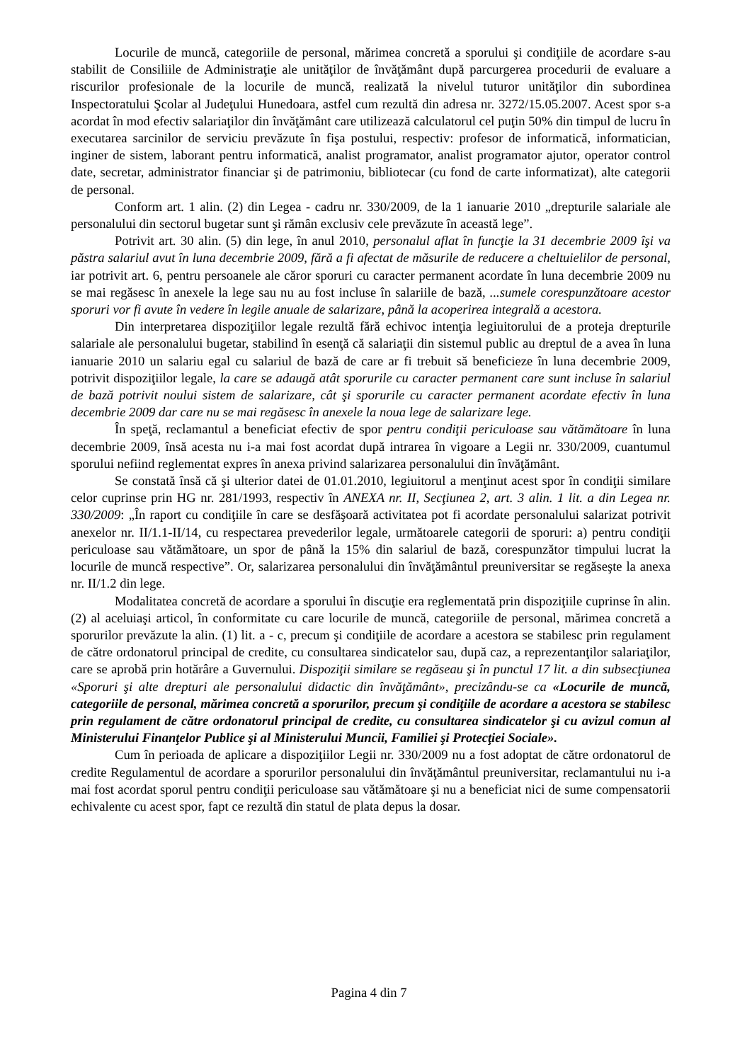Locurile de muncă, categoriile de personal, mărimea concretă a sporului şi condiţiile de acordare s-au stabilit de Consiliile de Administraţie ale unităţilor de învăţământ după parcurgerea procedurii de evaluare a riscurilor profesionale de la locurile de muncă, realizată la nivelul tuturor unităţilor din subordinea Inspectoratului Şcolar al Judeţului Hunedoara, astfel cum rezultă din adresa nr. 3272/15.05.2007. Acest spor s-a acordat în mod efectiv salariaţilor din învăţământ care utilizează calculatorul cel puţin 50% din timpul de lucru în executarea sarcinilor de serviciu prevăzute în fişa postului, respectiv: profesor de informatică, informatician, inginer de sistem, laborant pentru informatică, analist programator, analist programator ajutor, operator control date, secretar, administrator financiar şi de patrimoniu, bibliotecar (cu fond de carte informatizat), alte categorii de personal.
Conform art. 1 alin. (2) din Legea - cadru nr. 330/2009, de la 1 ianuarie 2010 „drepturile salariale ale personalului din sectorul bugetar sunt şi rămân exclusiv cele prevăzute în această lege”.
Potrivit art. 30 alin. (5) din lege, în anul 2010, personalul aflat în funcţie la 31 decembrie 2009 îşi va păstra salariul avut în luna decembrie 2009, fără a fi afectat de măsurile de reducere a cheltuielilor de personal, iar potrivit art. 6, pentru persoanele ale căror sporuri cu caracter permanent acordate în luna decembrie 2009 nu se mai regăsesc în anexele la lege sau nu au fost incluse în salariile de bază, ...sumele corespunzătoare acestor sporuri vor fi avute în vedere în legile anuale de salarizare, până la acoperirea integrală a acestora.
Din interpretarea dispoziţiilor legale rezultă fără echivoc intenţia legiuitorului de a proteja drepturile salariale ale personalului bugetar, stabilind în esenţă că salariaţii din sistemul public au dreptul de a avea în luna ianuarie 2010 un salariu egal cu salariul de bază de care ar fi trebuit să beneficieze în luna decembrie 2009, potrivit dispoziţiilor legale, la care se adaugă atât sporurile cu caracter permanent care sunt incluse în salariul de bază potrivit noului sistem de salarizare, cât şi sporurile cu caracter permanent acordate efectiv în luna decembrie 2009 dar care nu se mai regăsesc în anexele la noua lege de salarizare lege.
În speţă, reclamantul a beneficiat efectiv de spor pentru condiţii periculoase sau vătămătoare în luna decembrie 2009, însă acesta nu i-a mai fost acordat după intrarea în vigoare a Legii nr. 330/2009, cuantumul sporului nefiind reglementat expres în anexa privind salarizarea personalului din învăţământ.
Se constată însă că şi ulterior datei de 01.01.2010, legiuitorul a menţinut acest spor în condiţii similare celor cuprinse prin HG nr. 281/1993, respectiv în ANEXA nr. II, Secţiunea 2, art. 3 alin. 1 lit. a din Legea nr. 330/2009: „În raport cu condiţiile în care se desfăşoară activitatea pot fi acordate personalului salarizat potrivit anexelor nr. II/1.1-II/14, cu respectarea prevederilor legale, următoarele categorii de sporuri: a) pentru condiţii periculoase sau vătămătoare, un spor de până la 15% din salariul de bază, corespunzător timpului lucrat la locurile de muncă respective”. Or, salarizarea personalului din învăţământul preuniversitar se regăseşte la anexa nr. II/1.2 din lege.
Modalitatea concretă de acordare a sporului în discuţie era reglementată prin dispoziţiile cuprinse în alin. (2) al aceluiaşi articol, în conformitate cu care locurile de muncă, categoriile de personal, mărimea concretă a sporurilor prevăzute la alin. (1) lit. a - c, precum şi condiţiile de acordare a acestora se stabilesc prin regulament de către ordonatorul principal de credite, cu consultarea sindicatelor sau, după caz, a reprezentanţilor salariaţilor, care se aprobă prin hotărâre a Guvernului. Dispoziţii similare se regăseau şi în punctul 17 lit. a din subsecţiunea «Sporuri şi alte drepturi ale personalului didactic din învăţământ», precizându-se ca «Locurile de muncă, categoriile de personal, mărimea concretă a sporurilor, precum şi condiţiile de acordare a acestora se stabilesc prin regulament de către ordonatorul principal de credite, cu consultarea sindicatelor şi cu avizul comun al Ministerului Finanţelor Publice şi al Ministerului Muncii, Familiei şi Protecţiei Sociale».
Cum în perioada de aplicare a dispoziţiilor Legii nr. 330/2009 nu a fost adoptat de către ordonatorul de credite Regulamentul de acordare a sporurilor personalului din învăţământul preuniversitar, reclamantului nu i-a mai fost acordat sporul pentru condiţii periculoase sau vătămătoare şi nu a beneficiat nici de sume compensatorii echivalente cu acest spor, fapt ce rezultă din statul de plata depus la dosar.
Pagina 4 din 7